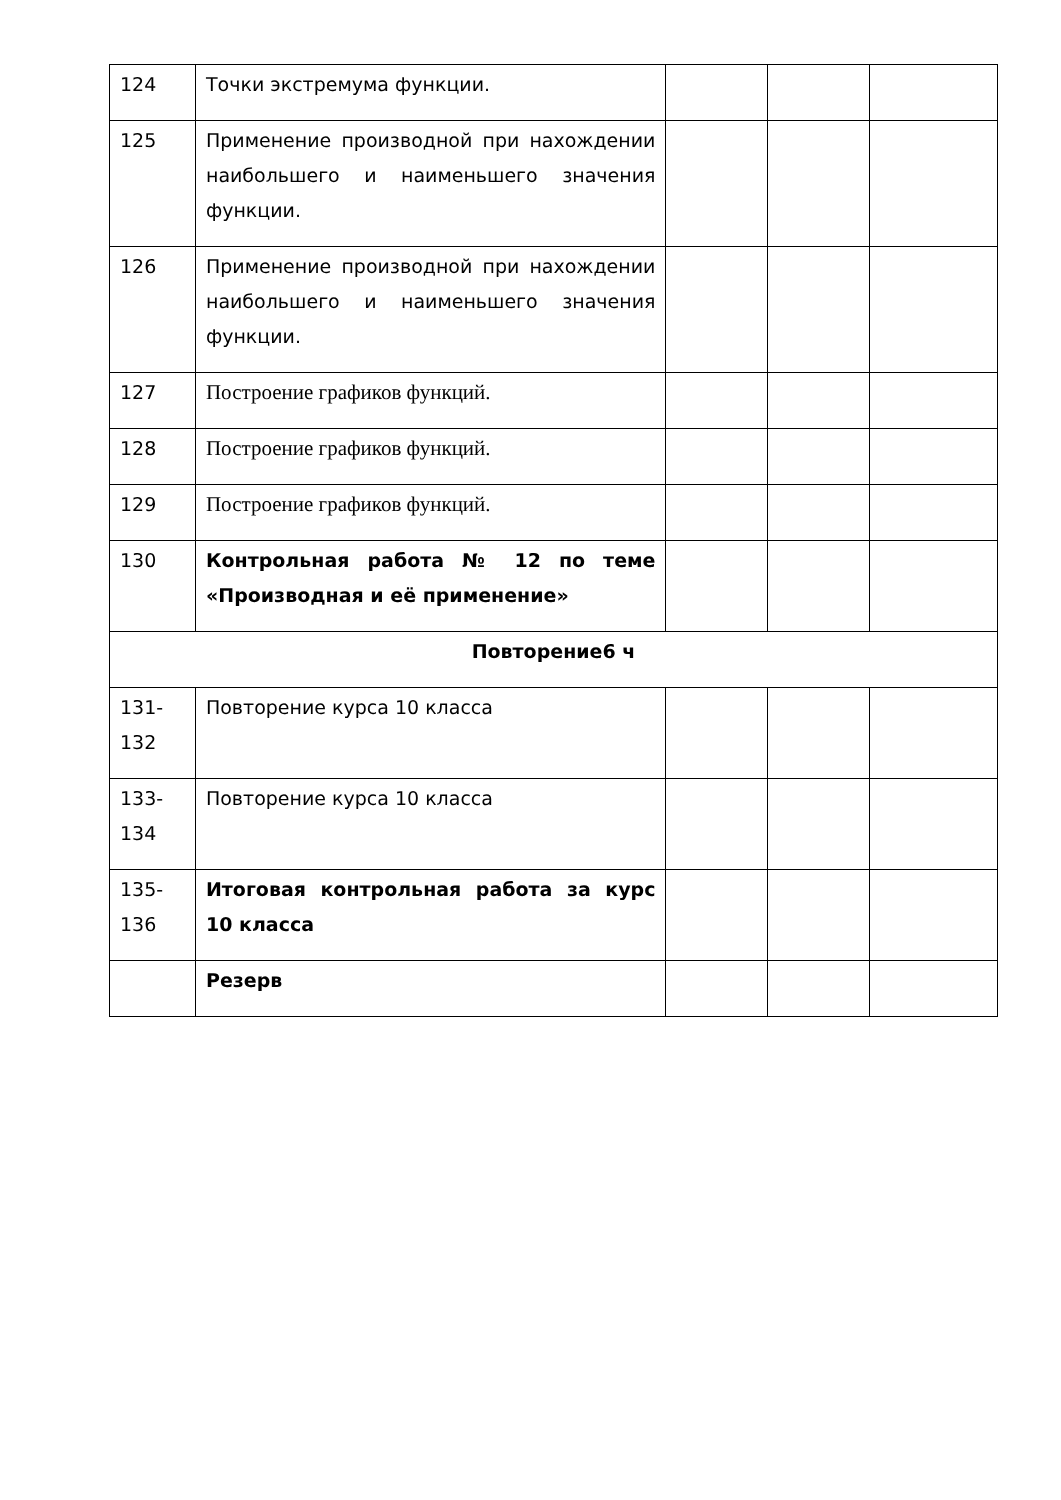| 124 | Точки экстремума функции. | | | |
| 125 | Применение производной при нахождении наибольшего и наименьшего значения функции. | | | |
| 126 | Применение производной при нахождении наибольшего и наименьшего значения функции. | | | |
| 127 | Построение графиков функций. | | | |
| 128 | Построение графиков функций. | | | |
| 129 | Построение графиков функций. | | | |
| 130 | Контрольная работа № 12 по теме «Производная и её применение» | | | |
| Повторение6 ч | | | | |
| 131-132 | Повторение курса 10 класса | | | |
| 133-134 | Повторение курса 10 класса | | | |
| 135-136 | Итоговая контрольная работа за курс 10 класса | | | |
| | Резерв | | | |